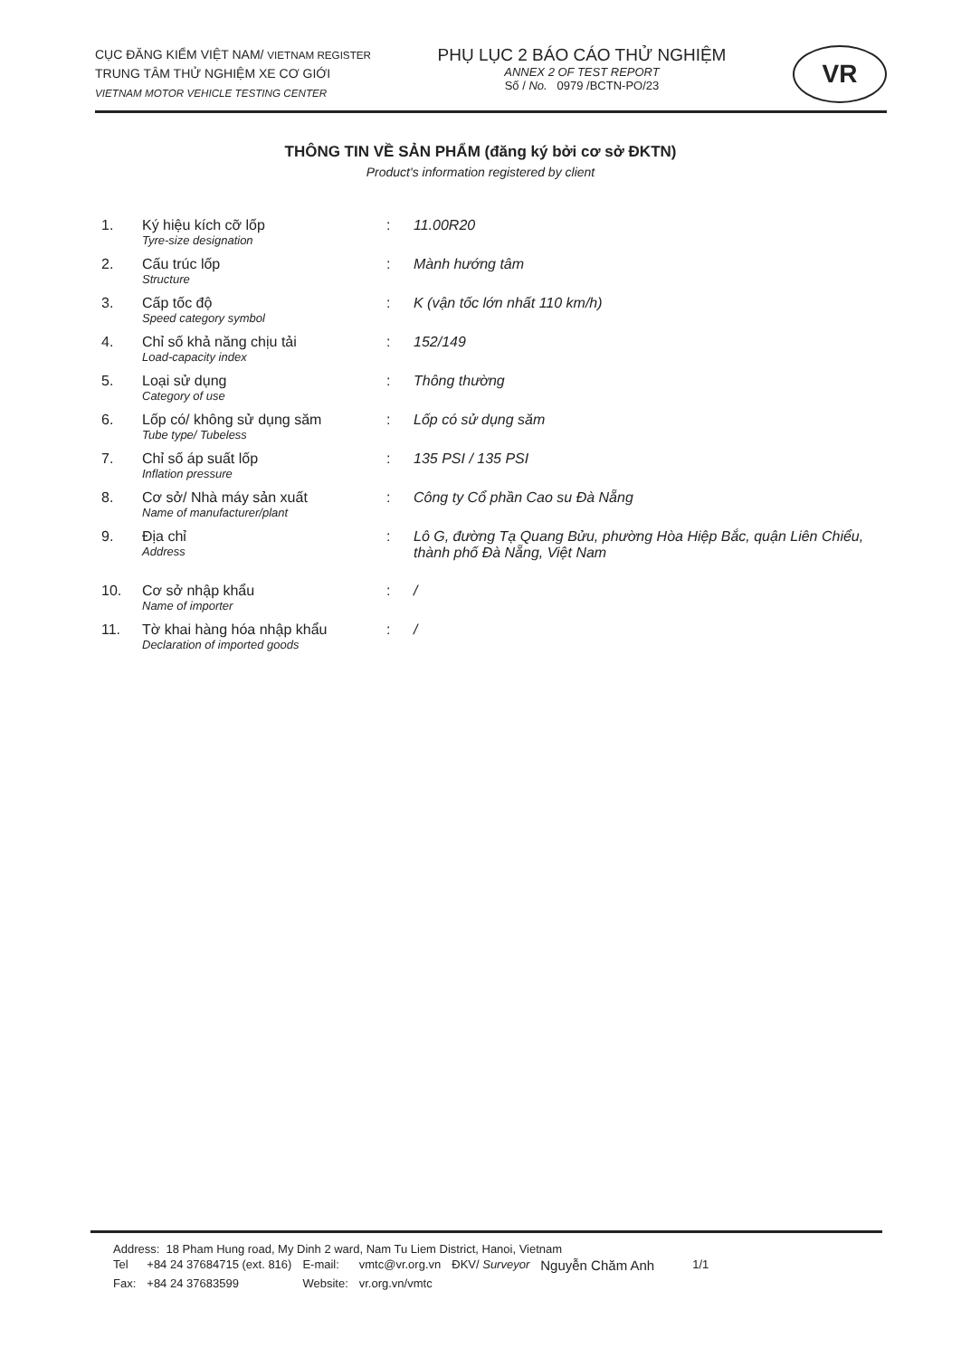CỤC ĐĂNG KIỂM VIỆT NAM/ VIETNAM REGISTER
TRUNG TÂM THỬ NGHIỆM XE CƠ GIỚI
VIETNAM MOTOR VEHICLE TESTING CENTER
PHỤ LỤC 2 BÁO CÁO THỬ NGHIỆM
ANNEX 2 OF TEST REPORT
Số / No. 0979 /BCTN-PO/23
VR
THÔNG TIN VỀ SẢN PHẨM (đăng ký bởi cơ sở ĐKTN)
Product's information registered by client
| 1. | Ký hiệu kích cỡ lốp Tyre-size designation | : | 11.00R20 |
| 2. | Cấu trúc lốp Structure | : | Mành hướng tâm |
| 3. | Cấp tốc độ Speed category symbol | : | K (vận tốc lớn nhất 110 km/h) |
| 4. | Chỉ số khả năng chịu tải Load-capacity index | : | 152/149 |
| 5. | Loại sử dụng Category of use | : | Thông thường |
| 6. | Lốp có/ không sử dụng săm Tube type/ Tubeless | : | Lốp có sử dụng săm |
| 7. | Chỉ số áp suất lốp Inflation pressure | : | 135 PSI / 135 PSI |
| 8. | Cơ sở/ Nhà máy sản xuất Name of manufacturer/plant | : | Công ty Cổ phần Cao su Đà Nẵng |
| 9. | Địa chỉ Address | : | Lô G, đường Tạ Quang Bửu, phường Hòa Hiệp Bắc, quận Liên Chiểu, thành phố Đà Nẵng, Việt Nam |
| 10. | Cơ sở nhập khẩu Name of importer | : | / |
| 11. | Tờ khai hàng hóa nhập khẩu Declaration of imported goods | : | / |
Address: 18 Pham Hung road, My Dinh 2 ward, Nam Tu Liem District, Hanoi, Vietnam
| Tel | +84 24 37684715 (ext. 816) | E-mail: | vmtc@vr.org.vn | ĐKV/ Surveyor | Nguyễn Chăm Anh | 1/1 |
| Fax: | +84 24 37683599 | Website: | vr.org.vn/vmtc | | | |